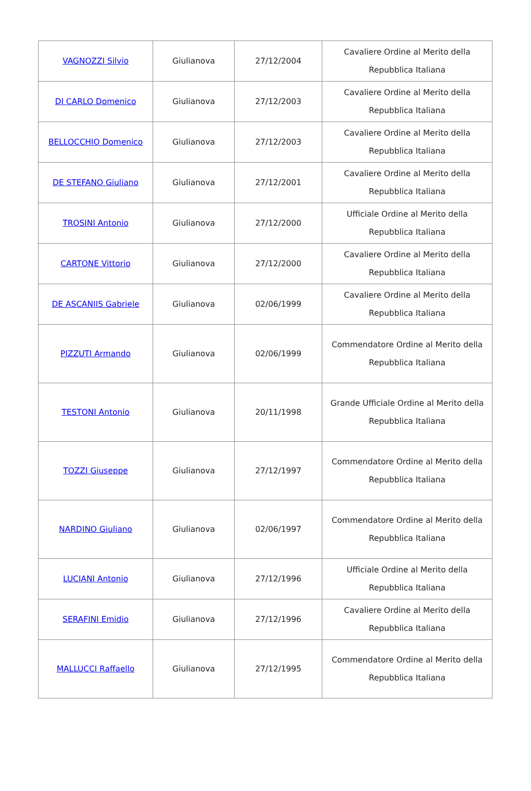| VAGNOZZI Silvio | Giulianova | 27/12/2004 | Cavaliere Ordine al Merito della Repubblica Italiana |
| DI CARLO Domenico | Giulianova | 27/12/2003 | Cavaliere Ordine al Merito della Repubblica Italiana |
| BELLOCCHIO Domenico | Giulianova | 27/12/2003 | Cavaliere Ordine al Merito della Repubblica Italiana |
| DE STEFANO Giuliano | Giulianova | 27/12/2001 | Cavaliere Ordine al Merito della Repubblica Italiana |
| TROSINI Antonio | Giulianova | 27/12/2000 | Ufficiale Ordine al Merito della Repubblica Italiana |
| CARTONE Vittorio | Giulianova | 27/12/2000 | Cavaliere Ordine al Merito della Repubblica Italiana |
| DE ASCANIIS Gabriele | Giulianova | 02/06/1999 | Cavaliere Ordine al Merito della Repubblica Italiana |
| PIZZUTI Armando | Giulianova | 02/06/1999 | Commendatore Ordine al Merito della Repubblica Italiana |
| TESTONI Antonio | Giulianova | 20/11/1998 | Grande Ufficiale Ordine al Merito della Repubblica Italiana |
| TOZZI Giuseppe | Giulianova | 27/12/1997 | Commendatore Ordine al Merito della Repubblica Italiana |
| NARDINO Giuliano | Giulianova | 02/06/1997 | Commendatore Ordine al Merito della Repubblica Italiana |
| LUCIANI Antonio | Giulianova | 27/12/1996 | Ufficiale Ordine al Merito della Repubblica Italiana |
| SERAFINI Emidio | Giulianova | 27/12/1996 | Cavaliere Ordine al Merito della Repubblica Italiana |
| MALLUCCI Raffaello | Giulianova | 27/12/1995 | Commendatore Ordine al Merito della Repubblica Italiana |